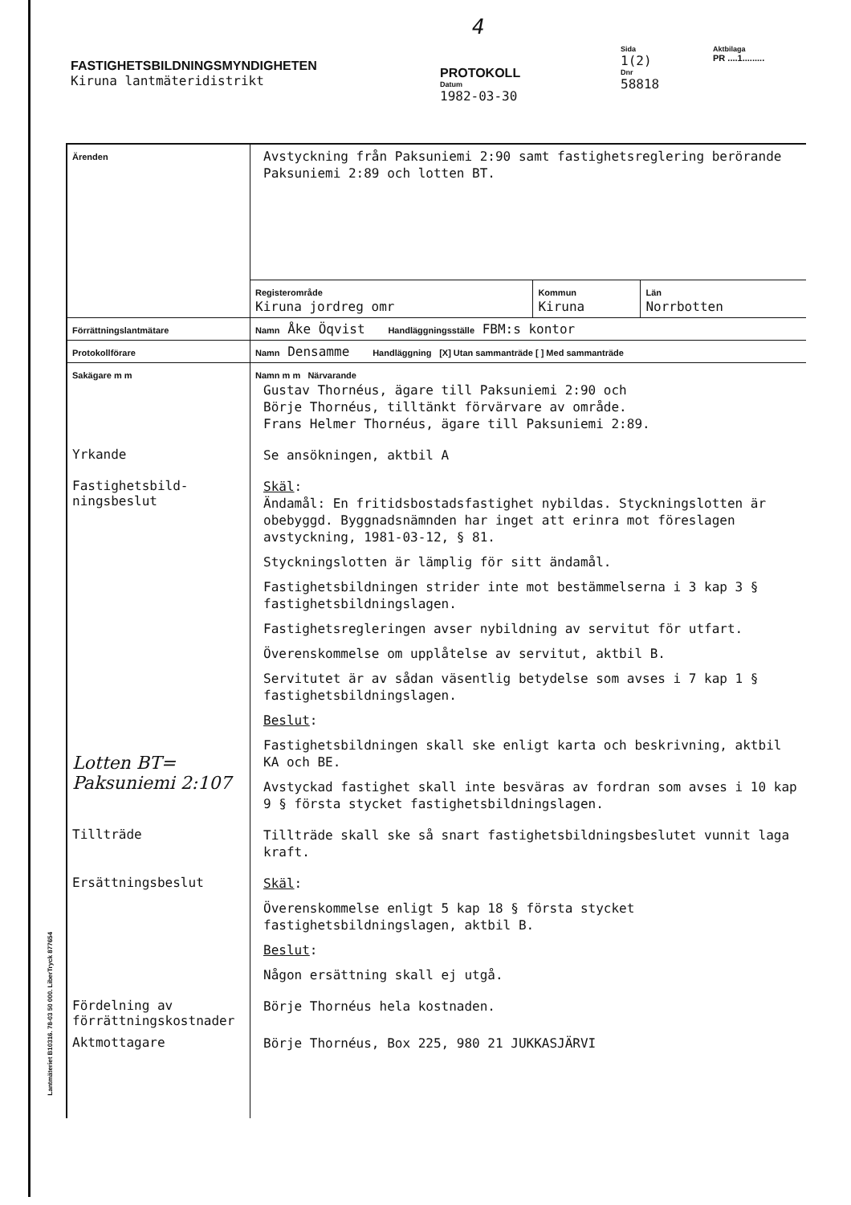FASTIGHETSBILDNINGSMYNDIGHETEN
Kiruna lantmäteridistrikt
4
PROTOKOLL
Datum
1982-03-30
Sida
1(2)
Dnr
58818
Aktbilaga
PR ....1.........
| Ärenden | Avstyckning från Paksuniemi 2:90 samt fastighetsreglering berörande Paksuniemi 2:89 och lotten BT. |
| | / Registerområde Kiruna jordreg omr / Kommun Kiruna / Län Norrbotten / |
| Förrättningslantmätare | Namn Åke Öqvist Handläggningsställe FBM:s kontor |
| Protokollförare | Namn Densamme Handläggning [X] Utan sammanträde [ ] Med sammanträde |
| Sakägare m m | Namn m m Närvarande Gustav Thornéus, ägare till Paksuniemi 2:90 och Börje Thornéus, tilltänkt förvärvare av område. Frans Helmer Thornéus, ägare till Paksuniemi 2:89. |
| Yrkande | Se ansökningen, aktbil A |
| Fastighetsbild- ningsbeslut Lotten BT= Paksuniemi 2:107 | Skäl : Ändamål: En fritidsbostadsfastighet nybildas. Styckningslotten är obebyggd. Byggnadsnämnden har inget att erinra mot föreslagen avstyckning, 1981-03-12, § 81. Styckningslotten är lämplig för sitt ändamål. Fastighetsbildningen strider inte mot bestämmelserna i 3 kap 3 § fastighetsbildningslagen. Fastighetsregleringen avser nybildning av servitut för utfart. Överenskommelse om upplåtelse av servitut, aktbil B. Servitutet är av sådan väsentlig betydelse som avses i 7 kap 1 § fastighetsbildningslagen. Beslut : Fastighetsbildningen skall ske enligt karta och beskrivning, aktbil KA och BE. Avstyckad fastighet skall inte besväras av fordran som avses i 10 kap 9 § första stycket fastighetsbildningslagen. |
| Tillträde | Tillträde skall ske så snart fastighetsbildningsbeslutet vunnit laga kraft. |
| Ersättningsbeslut | Skäl : Överenskommelse enligt 5 kap 18 § första stycket fastighetsbildningslagen, aktbil B. Beslut : Någon ersättning skall ej utgå. |
| Fördelning av förrättningskostnader | Börje Thornéus hela kostnaden. |
| Aktmottagare | Börje Thornéus, Box 225, 980 21 JUKKASJÄRVI |
Lantmäteriet B10316. 78-03 50 000. LiberTryck 877654